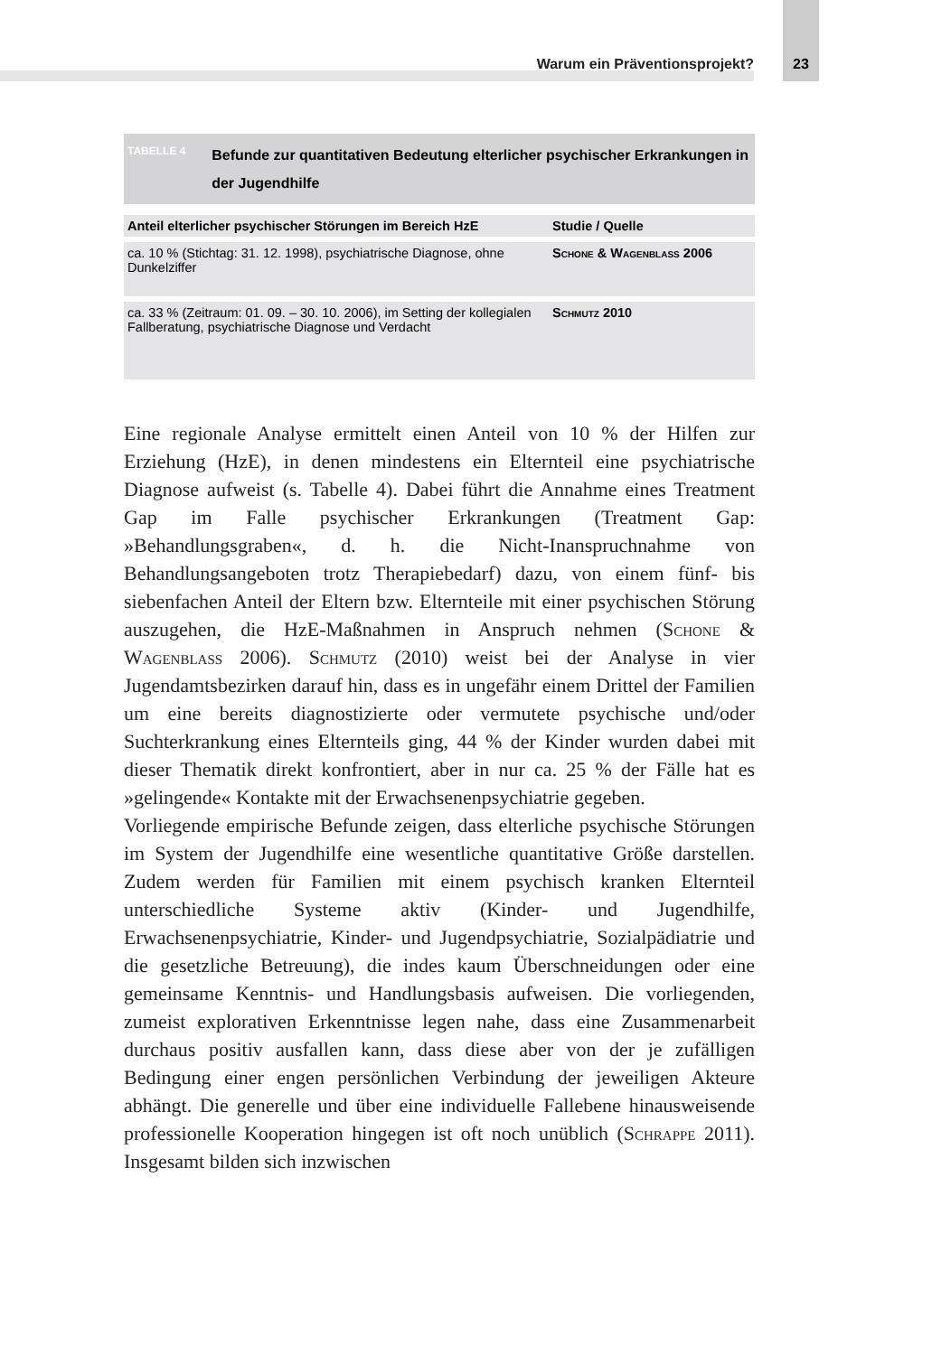Warum ein Präventionsprojekt? 23
TABELLE 4
Befunde zur quantitativen Bedeutung elterlicher psychischer Erkrankungen in der Jugendhilfe
| Anteil elterlicher psychischer Störungen im Bereich HzE | Studie / Quelle |
| --- | --- |
| ca. 10 % (Stichtag: 31. 12. 1998), psychiatrische Diagnose, ohne Dunkelziffer | Schone & Wagenblass 2006 |
| ca. 33 % (Zeitraum: 01. 09. – 30. 10. 2006), im Setting der kollegialen Fallberatung, psychiatrische Diagnose und Verdacht | Schmutz 2010 |
Eine regionale Analyse ermittelt einen Anteil von 10 % der Hilfen zur Erziehung (HzE), in denen mindestens ein Elternteil eine psychiatrische Diagnose aufweist (s. Tabelle 4). Dabei führt die Annahme eines Treatment Gap im Falle psychischer Erkrankungen (Treatment Gap: »Behandlungsgraben«, d. h. die Nicht-Inanspruchnahme von Behandlungsangeboten trotz Therapiebedarf) dazu, von einem fünf- bis siebenfachen Anteil der Eltern bzw. Elternteile mit einer psychischen Störung auszugehen, die HzE-Maßnahmen in Anspruch nehmen (Schone & Wagenblass 2006). Schmutz (2010) weist bei der Analyse in vier Jugendamtsbezirken darauf hin, dass es in ungefähr einem Drittel der Familien um eine bereits diagnostizierte oder vermutete psychische und/oder Suchterkrankung eines Elternteils ging, 44 % der Kinder wurden dabei mit dieser Thematik direkt konfrontiert, aber in nur ca. 25 % der Fälle hat es »gelingende« Kontakte mit der Erwachsenenpsychiatrie gegeben.
Vorliegende empirische Befunde zeigen, dass elterliche psychische Störungen im System der Jugendhilfe eine wesentliche quantitative Größe darstellen. Zudem werden für Familien mit einem psychisch kranken Elternteil unterschiedliche Systeme aktiv (Kinder- und Jugendhilfe, Erwachsenenpsychiatrie, Kinder- und Jugendpsychiatrie, Sozialpädiatrie und die gesetzliche Betreuung), die indes kaum Überschneidungen oder eine gemeinsame Kenntnis- und Handlungsbasis aufweisen. Die vorliegenden, zumeist explorativen Erkenntnisse legen nahe, dass eine Zusammenarbeit durchaus positiv ausfallen kann, dass diese aber von der je zufälligen Bedingung einer engen persönlichen Verbindung der jeweiligen Akteure abhängt. Die generelle und über eine individuelle Fallebene hinausweisende professionelle Kooperation hingegen ist oft noch unüblich (Schrappe 2011). Insgesamt bilden sich inzwischen